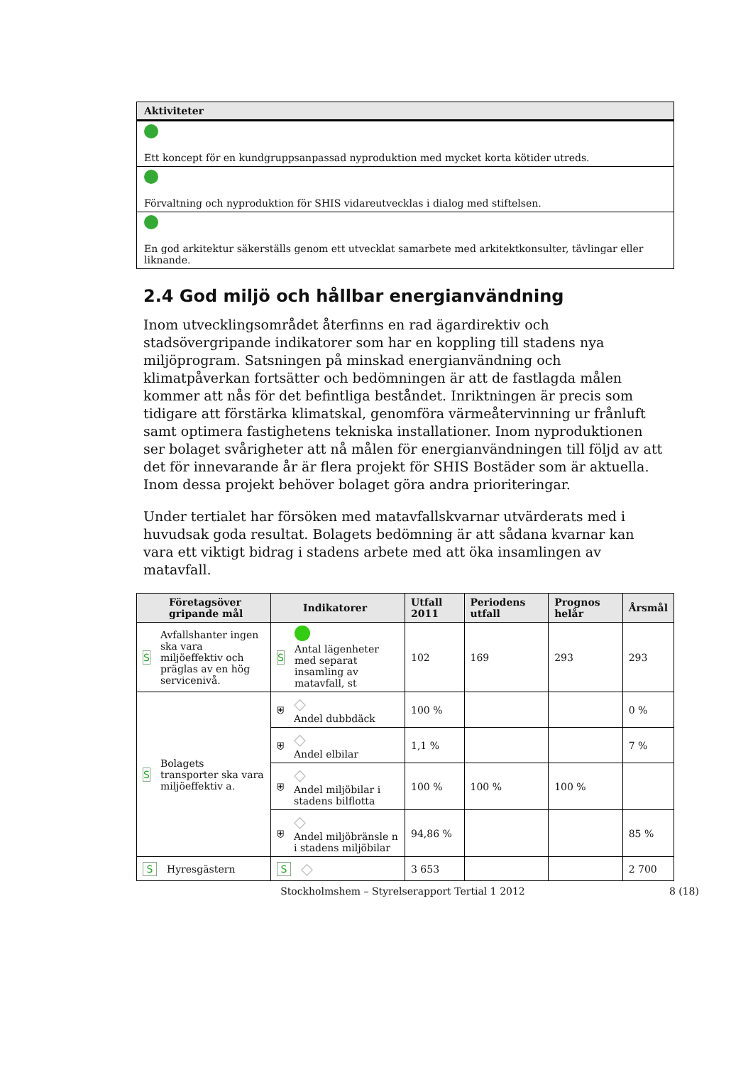| Aktiviteter |
| --- |
| Ett koncept för en kundgruppsanpassad nyproduktion med mycket korta kötider utreds. |
| Förvaltning och nyproduktion för SHIS vidareutvecklas i dialog med stiftelsen. |
| En god arkitektur säkerställs genom ett utvecklat samarbete med arkitektkonsulter, tävlingar eller liknande. |
2.4 God miljö och hållbar energianvändning
Inom utvecklingsområdet återfinns en rad ägardirektiv och stadsövergripande indikatorer som har en koppling till stadens nya miljöprogram. Satsningen på minskad energianvändning och klimatpåverkan fortsätter och bedömningen är att de fastlagda målen kommer att nås för det befintliga beståndet. Inriktningen är precis som tidigare att förstärka klimatskal, genomföra värmeåtervinning ur frånluft samt optimera fastighetens tekniska installationer. Inom nyproduktionen ser bolaget svårigheter att nå målen för energianvändningen till följd av att det för innevarande år är flera projekt för SHIS Bostäder som är aktuella. Inom dessa projekt behöver bolaget göra andra prioriteringar.
Under tertialet har försöken med matavfallskvarnar utvärderats med i huvudsak goda resultat. Bolagets bedömning är att sådana kvarnar kan vara ett viktigt bidrag i stadens arbete med att öka insamlingen av matavfall.
| Företagsöver gripande mål | Indikatorer | Utfall 2011 | Periodens utfall | Prognos helår | Årsmål |
| --- | --- | --- | --- | --- | --- |
| S Avfallshanter ingen ska vara miljöeffektiv och präglas av en hög servicenivå. | S Antal lägenheter med separat insamling av matavfall, st | 102 | 169 | 293 | 293 |
| S Bolagets transporter ska vara miljöeffektiv a. | ⛨ ◇ Andel dubbdäck | 100 % | | | 0 % |
| | ⛨ ◇ Andel elbilar | 1,1 % | | | 7 % |
| | ⛨ ◇ Andel miljöbilar i stadens bilflotta | 100 % | 100 % | 100 % | |
| | ⛨ ◇ Andel miljöbränsle n i stadens miljöbilar | 94,86 % | | | 85 % |
| S Hyresgästern | S ◇ | 3 653 | | | 2 700 |
Stockholmshem – Styrelserapport Tertial 1 2012 8 (18)